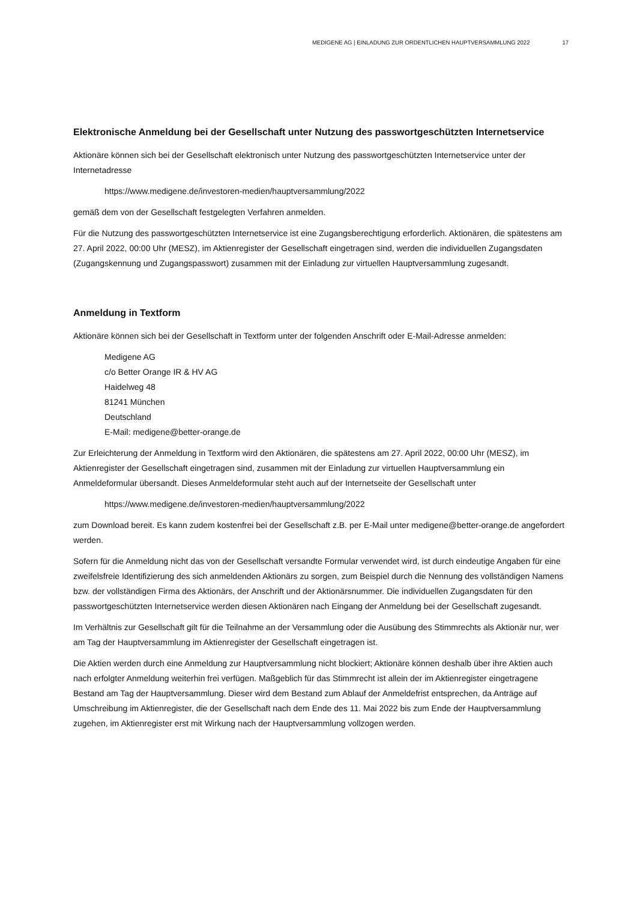MEDIGENE AG | EINLADUNG ZUR ORDENTLICHEN HAUPTVERSAMMLUNG 2022 17
Elektronische Anmeldung bei der Gesellschaft unter Nutzung des passwortgeschützten Internetservice
Aktionäre können sich bei der Gesellschaft elektronisch unter Nutzung des passwortgeschützten Internetservice unter der Internetadresse
https://www.medigene.de/investoren-medien/hauptversammlung/2022
gemäß dem von der Gesellschaft festgelegten Verfahren anmelden.
Für die Nutzung des passwortgeschützten Internetservice ist eine Zugangsberechtigung erforderlich. Aktionären, die spätestens am 27. April 2022, 00:00 Uhr (MESZ), im Aktienregister der Gesellschaft eingetragen sind, werden die individuellen Zugangsdaten (Zugangskennung und Zugangspasswort) zusammen mit der Einladung zur virtuellen Hauptversammlung zugesandt.
Anmeldung in Textform
Aktionäre können sich bei der Gesellschaft in Textform unter der folgenden Anschrift oder E-Mail-Adresse anmelden:
Medigene AG
c/o Better Orange IR & HV AG
Haidelweg 48
81241 München
Deutschland
E-Mail: medigene@better-orange.de
Zur Erleichterung der Anmeldung in Textform wird den Aktionären, die spätestens am 27. April 2022, 00:00 Uhr (MESZ), im Aktienregister der Gesellschaft eingetragen sind, zusammen mit der Einladung zur virtuellen Hauptversammlung ein Anmeldeformular übersandt. Dieses Anmeldeformular steht auch auf der Internetseite der Gesellschaft unter
https://www.medigene.de/investoren-medien/hauptversammlung/2022
zum Download bereit. Es kann zudem kostenfrei bei der Gesellschaft z.B. per E-Mail unter medigene@better-orange.de angefordert werden.
Sofern für die Anmeldung nicht das von der Gesellschaft versandte Formular verwendet wird, ist durch eindeutige Angaben für eine zweifelsfreie Identifizierung des sich anmeldenden Aktionärs zu sorgen, zum Beispiel durch die Nennung des vollständigen Namens bzw. der vollständigen Firma des Aktionärs, der Anschrift und der Aktionärsnummer. Die individuellen Zugangsdaten für den passwortgeschützten Internetservice werden diesen Aktionären nach Eingang der Anmeldung bei der Gesellschaft zugesandt.
Im Verhältnis zur Gesellschaft gilt für die Teilnahme an der Versammlung oder die Ausübung des Stimmrechts als Aktionär nur, wer am Tag der Hauptversammlung im Aktienregister der Gesellschaft eingetragen ist.
Die Aktien werden durch eine Anmeldung zur Hauptversammlung nicht blockiert; Aktionäre können deshalb über ihre Aktien auch nach erfolgter Anmeldung weiterhin frei verfügen. Maßgeblich für das Stimmrecht ist allein der im Aktienregister eingetragene Bestand am Tag der Hauptversammlung. Dieser wird dem Bestand zum Ablauf der Anmeldefrist entsprechen, da Anträge auf Umschreibung im Aktienregister, die der Gesellschaft nach dem Ende des 11. Mai 2022 bis zum Ende der Hauptversammlung zugehen, im Aktienregister erst mit Wirkung nach der Hauptversammlung vollzogen werden.